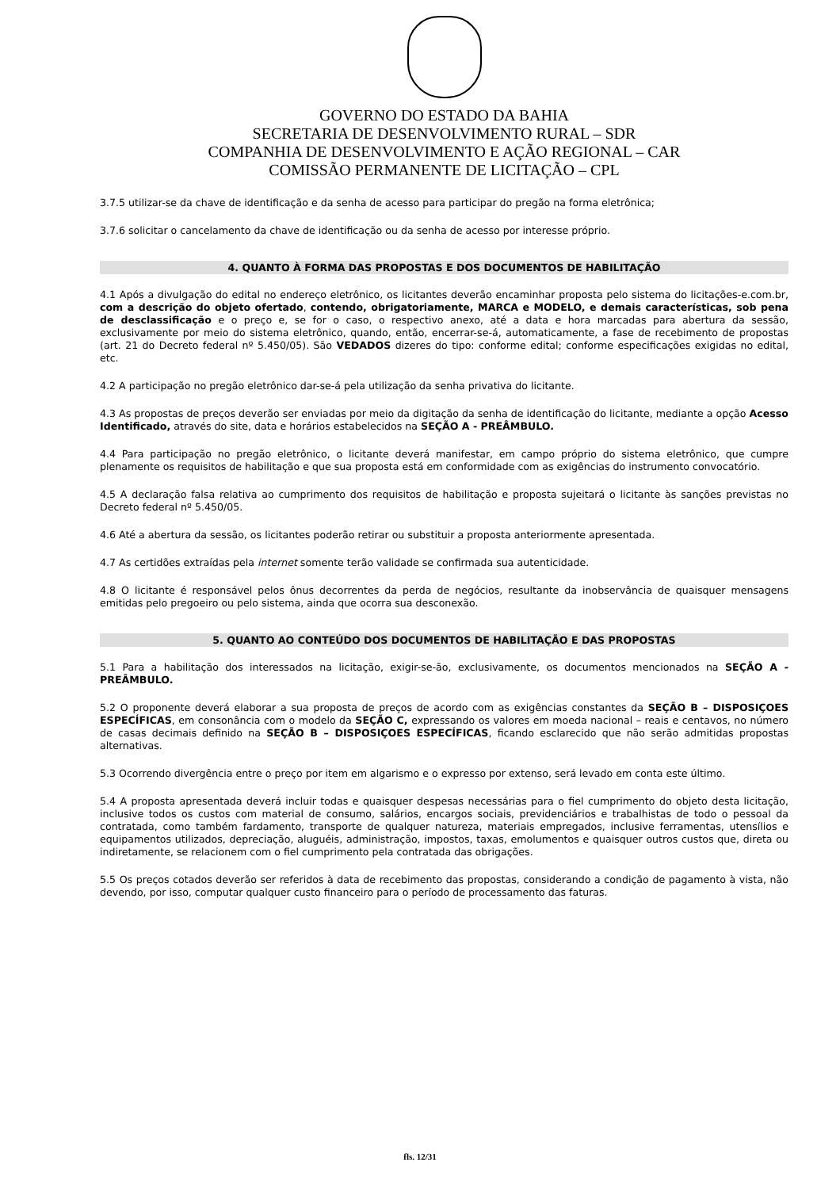GOVERNO DO ESTADO DA BAHIA
SECRETARIA DE DESENVOLVIMENTO RURAL – SDR
COMPANHIA DE DESENVOLVIMENTO E AÇÃO REGIONAL – CAR
COMISSÃO PERMANENTE DE LICITAÇÃO – CPL
3.7.5 utilizar-se da chave de identificação e da senha de acesso para participar do pregão na forma eletrônica;
3.7.6 solicitar o cancelamento da chave de identificação ou da senha de acesso por interesse próprio.
4. QUANTO À FORMA DAS PROPOSTAS E DOS DOCUMENTOS DE HABILITAÇÃO
4.1 Após a divulgação do edital no endereço eletrônico, os licitantes deverão encaminhar proposta pelo sistema do licitações-e.com.br, com a descrição do objeto ofertado, contendo, obrigatoriamente, MARCA e MODELO, e demais características, sob pena de desclassificação e o preço e, se for o caso, o respectivo anexo, até a data e hora marcadas para abertura da sessão, exclusivamente por meio do sistema eletrônico, quando, então, encerrar-se-á, automaticamente, a fase de recebimento de propostas (art. 21 do Decreto federal nº 5.450/05). São VEDADOS dizeres do tipo: conforme edital; conforme especificações exigidas no edital, etc.
4.2 A participação no pregão eletrônico dar-se-á pela utilização da senha privativa do licitante.
4.3 As propostas de preços deverão ser enviadas por meio da digitação da senha de identificação do licitante, mediante a opção Acesso Identificado, através do site, data e horários estabelecidos na SEÇÃO A - PREÂMBULO.
4.4 Para participação no pregão eletrônico, o licitante deverá manifestar, em campo próprio do sistema eletrônico, que cumpre plenamente os requisitos de habilitação e que sua proposta está em conformidade com as exigências do instrumento convocatório.
4.5 A declaração falsa relativa ao cumprimento dos requisitos de habilitação e proposta sujeitará o licitante às sanções previstas no Decreto federal nº 5.450/05.
4.6 Até a abertura da sessão, os licitantes poderão retirar ou substituir a proposta anteriormente apresentada.
4.7 As certidões extraídas pela internet somente terão validade se confirmada sua autenticidade.
4.8 O licitante é responsável pelos ônus decorrentes da perda de negócios, resultante da inobservância de quaisquer mensagens emitidas pelo pregoeiro ou pelo sistema, ainda que ocorra sua desconexão.
5. QUANTO AO CONTEÚDO DOS DOCUMENTOS DE HABILITAÇÃO E DAS PROPOSTAS
5.1 Para a habilitação dos interessados na licitação, exigir-se-ão, exclusivamente, os documentos mencionados na SEÇÃO A - PREÂMBULO.
5.2 O proponente deverá elaborar a sua proposta de preços de acordo com as exigências constantes da SEÇÃO B – DISPOSIÇOES ESPECÍFICAS, em consonância com o modelo da SEÇÃO C, expressando os valores em moeda nacional – reais e centavos, no número de casas decimais definido na SEÇÃO B – DISPOSIÇOES ESPECÍFICAS, ficando esclarecido que não serão admitidas propostas alternativas.
5.3 Ocorrendo divergência entre o preço por item em algarismo e o expresso por extenso, será levado em conta este último.
5.4 A proposta apresentada deverá incluir todas e quaisquer despesas necessárias para o fiel cumprimento do objeto desta licitação, inclusive todos os custos com material de consumo, salários, encargos sociais, previdenciários e trabalhistas de todo o pessoal da contratada, como também fardamento, transporte de qualquer natureza, materiais empregados, inclusive ferramentas, utensílios e equipamentos utilizados, depreciação, aluguéis, administração, impostos, taxas, emolumentos e quaisquer outros custos que, direta ou indiretamente, se relacionem com o fiel cumprimento pela contratada das obrigações.
5.5 Os preços cotados deverão ser referidos à data de recebimento das propostas, considerando a condição de pagamento à vista, não devendo, por isso, computar qualquer custo financeiro para o período de processamento das faturas.
fls. 12/31